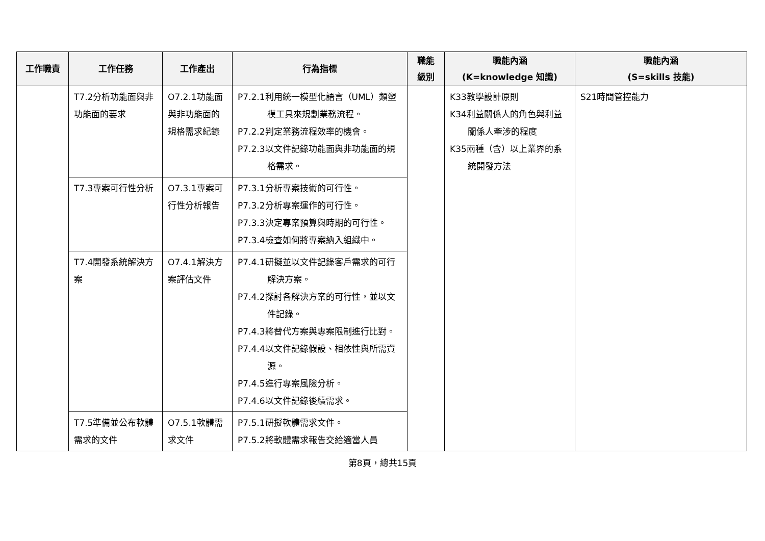| 工作職責 | 工作任務 | 工作產出 | 行為指標 | 職能 級別 | 職能內涵 (K=knowledge 知識) | 職能內涵 (S=skills 技能) |
| --- | --- | --- | --- | --- | --- | --- |
| | T7.2分析功能面與非功能面的要求 | O7.2.1功能面與非功能面的規格需求紀錄 | P7.2.1利用統一模型化語言（UML）類塑模工具來規劃業務流程。 P7.2.2判定業務流程效率的機會。 P7.2.3以文件記錄功能面與非功能面的規格需求。 | | K33教學設計原則 K34利益關係人的角色與利益關係人牽涉的程度 K35兩種（含）以上業界的系統開發方法 | S21時間管控能力 |
| | T7.3專案可行性分析 | O7.3.1專案可行性分析報告 | P7.3.1分析專案技術的可行性。 P7.3.2分析專案運作的可行性。 P7.3.3決定專案預算與時期的可行性。 P7.3.4檢查如何將專案納入組織中。 | | | |
| | T7.4開發系統解決方案 | O7.4.1解決方案評估文件 | P7.4.1研擬並以文件記錄客戶需求的可行解決方案。 P7.4.2探討各解決方案的可行性，並以文件記錄。 P7.4.3將替代方案與專案限制進行比對。 P7.4.4以文件記錄假設、相依性與所需資源。 P7.4.5進行專案風險分析。 P7.4.6以文件記錄後續需求。 | | | |
| | T7.5準備並公布軟體需求的文件 | O7.5.1軟體需求文件 | P7.5.1研擬軟體需求文件。 P7.5.2將軟體需求報告交給適當人員 | | | |
第8頁，總共15頁